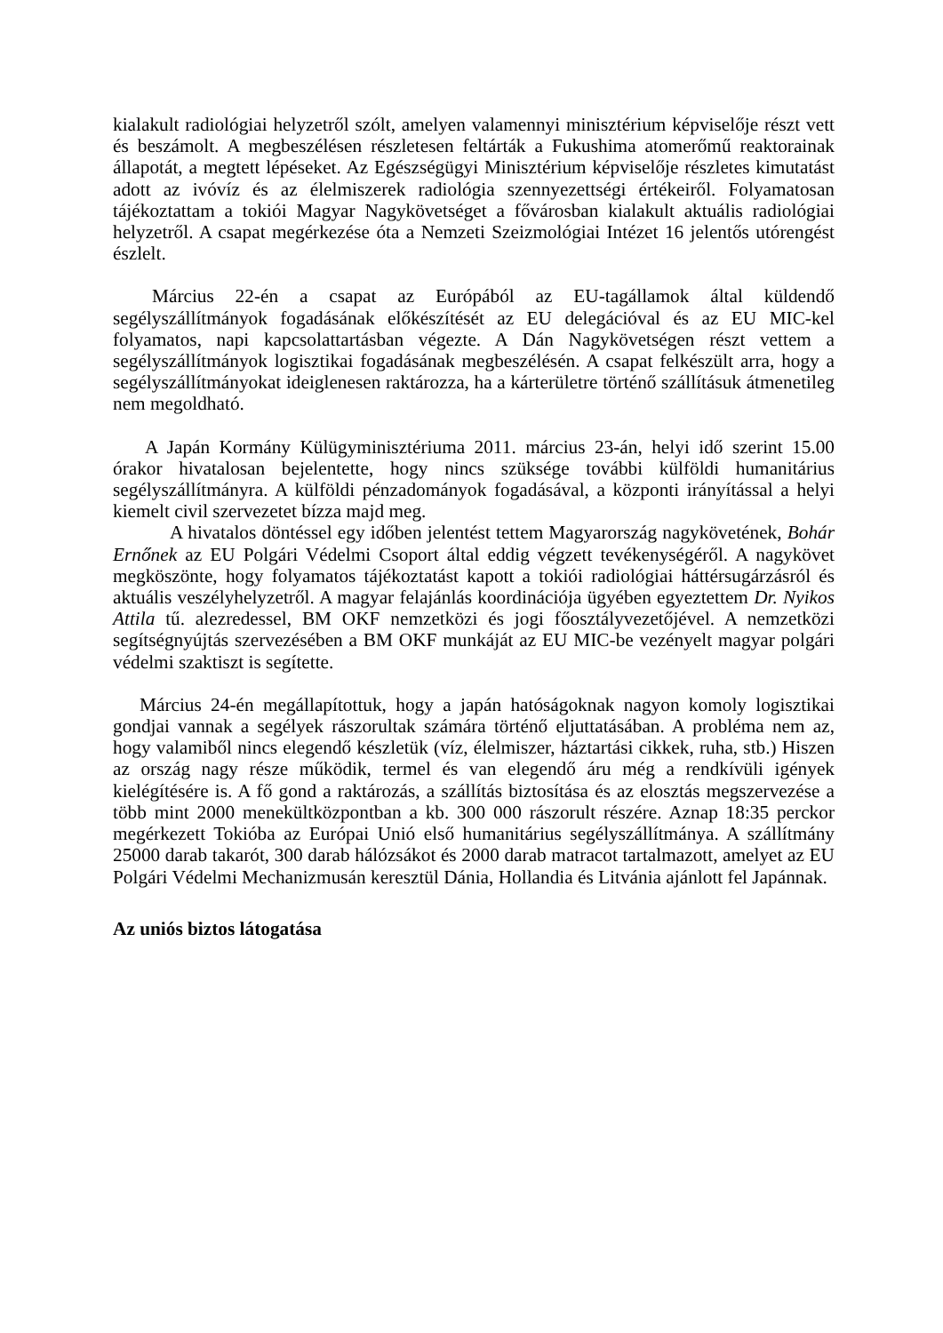kialakult radiológiai helyzetről szólt, amelyen valamennyi minisztérium képviselője részt vett és beszámolt. A megbeszélésen részletesen feltárták a Fukushima atomerőmű reaktorainak állapotát, a megtett lépéseket. Az Egészségügyi Minisztérium képviselője részletes kimutatást adott az ivóvíz és az élelmiszerek radiológia szennyezettségi értékeiről. Folyamatosan tájékoztattam a tokiói Magyar Nagykövetséget a fővárosban kialakult aktuális radiológiai helyzetről. A csapat megérkezése óta a Nemzeti Szeizmológiai Intézet 16 jelentős utórengést észlelt.
Március 22-én a csapat az Európából az EU-tagállamok által küldendő segélyszállítmányok fogadásának előkészítését az EU delegációval és az EU MIC-kel folyamatos, napi kapcsolattartásban végezte. A Dán Nagykövetségen részt vettem a segélyszállítmányok logisztikai fogadásának megbeszélésén. A csapat felkészült arra, hogy a segélyszállítmányokat ideiglenesen raktározza, ha a kárterületre történő szállításuk átmenetileg nem megoldható.
A Japán Kormány Külügyminisztériuma 2011. március 23-án, helyi idő szerint 15.00 órakor hivatalosan bejelentette, hogy nincs szüksége további külföldi humanitárius segélyszállítmányra. A külföldi pénzadományok fogadásával, a központi irányítással a helyi kiemelt civil szervezetet bízza majd meg.
A hivatalos döntéssel egy időben jelentést tettem Magyarország nagykövetének, Bohár Ernőnek az EU Polgári Védelmi Csoport által eddig végzett tevékenységéről. A nagykövet megköszönte, hogy folyamatos tájékoztatást kapott a tokiói radiológiai háttérsugárzásról és aktuális veszélyhelyzetről. A magyar felajánlás koordinációja ügyében egyeztettem Dr. Nyikos Attila tű. alezredessel, BM OKF nemzetközi és jogi főosztályvezetőjével. A nemzetközi segítségnyújtás szervezésében a BM OKF munkáját az EU MIC-be vezényelt magyar polgári védelmi szaktiszt is segítette.
Március 24-én megállapítottuk, hogy a japán hatóságoknak nagyon komoly logisztikai gondjai vannak a segélyek rászorultak számára történő eljuttatásában. A probléma nem az, hogy valamiből nincs elegendő készletük (víz, élelmiszer, háztartási cikkek, ruha, stb.) Hiszen az ország nagy része működik, termel és van elegendő áru még a rendkívüli igények kielégítésére is. A fő gond a raktározás, a szállítás biztosítása és az elosztás megszervezése a több mint 2000 menekültközpontban a kb. 300 000 rászorult részére. Aznap 18:35 perckor megérkezett Tokióba az Európai Unió első humanitárius segélyszállítmánya. A szállítmány 25000 darab takarót, 300 darab hálózsákot és 2000 darab matracot tartalmazott, amelyet az EU Polgári Védelmi Mechanizmusán keresztül Dánia, Hollandia és Litvánia ajánlott fel Japánnak.
Az uniós biztos látogatása